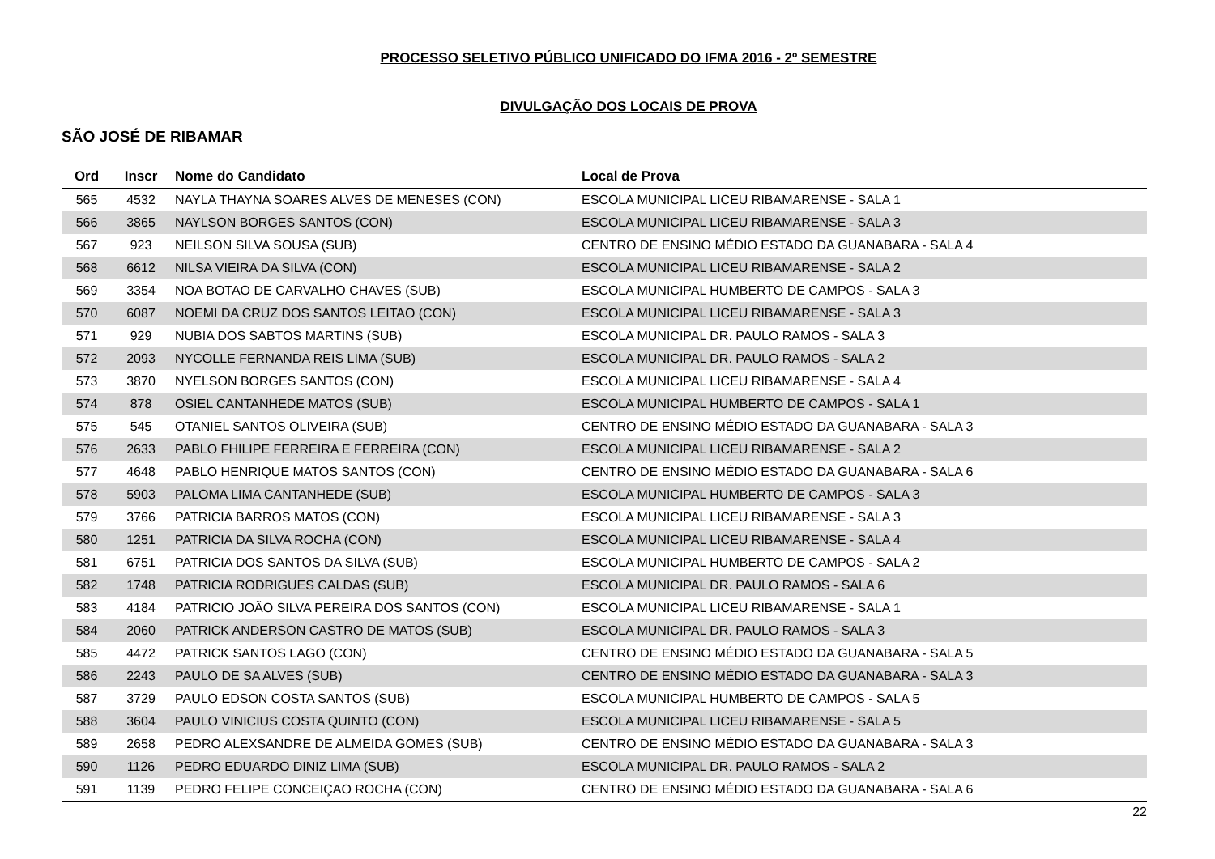PROCESSO SELETIVO PÚBLICO UNIFICADO DO IFMA 2016 - 2º SEMESTRE
DIVULGAÇÃO DOS LOCAIS DE PROVA
SÃO JOSÉ DE RIBAMAR
| Ord | Inscr | Nome do Candidato | Local de Prova |
| --- | --- | --- | --- |
| 565 | 4532 | NAYLA THAYNA SOARES ALVES DE MENESES (CON) | ESCOLA MUNICIPAL LICEU RIBAMARENSE - SALA 1 |
| 566 | 3865 | NAYLSON BORGES SANTOS (CON) | ESCOLA MUNICIPAL LICEU RIBAMARENSE - SALA 3 |
| 567 | 923 | NEILSON SILVA SOUSA (SUB) | CENTRO DE ENSINO MÉDIO ESTADO DA GUANABARA - SALA 4 |
| 568 | 6612 | NILSA VIEIRA DA SILVA (CON) | ESCOLA MUNICIPAL LICEU RIBAMARENSE - SALA 2 |
| 569 | 3354 | NOA BOTAO DE CARVALHO CHAVES (SUB) | ESCOLA MUNICIPAL HUMBERTO DE CAMPOS - SALA 3 |
| 570 | 6087 | NOEMI DA CRUZ DOS SANTOS LEITAO (CON) | ESCOLA MUNICIPAL LICEU RIBAMARENSE - SALA 3 |
| 571 | 929 | NUBIA DOS SABTOS MARTINS (SUB) | ESCOLA MUNICIPAL DR. PAULO RAMOS - SALA 3 |
| 572 | 2093 | NYCOLLE FERNANDA REIS LIMA (SUB) | ESCOLA MUNICIPAL DR. PAULO RAMOS - SALA 2 |
| 573 | 3870 | NYELSON BORGES SANTOS (CON) | ESCOLA MUNICIPAL LICEU RIBAMARENSE - SALA 4 |
| 574 | 878 | OSIEL CANTANHEDE MATOS (SUB) | ESCOLA MUNICIPAL HUMBERTO DE CAMPOS - SALA 1 |
| 575 | 545 | OTANIEL SANTOS OLIVEIRA (SUB) | CENTRO DE ENSINO MÉDIO ESTADO DA GUANABARA - SALA 3 |
| 576 | 2633 | PABLO FHILIPE FERREIRA E FERREIRA (CON) | ESCOLA MUNICIPAL LICEU RIBAMARENSE - SALA 2 |
| 577 | 4648 | PABLO HENRIQUE MATOS SANTOS (CON) | CENTRO DE ENSINO MÉDIO ESTADO DA GUANABARA - SALA 6 |
| 578 | 5903 | PALOMA LIMA CANTANHEDE (SUB) | ESCOLA MUNICIPAL HUMBERTO DE CAMPOS - SALA 3 |
| 579 | 3766 | PATRICIA BARROS MATOS (CON) | ESCOLA MUNICIPAL LICEU RIBAMARENSE - SALA 3 |
| 580 | 1251 | PATRICIA DA SILVA ROCHA (CON) | ESCOLA MUNICIPAL LICEU RIBAMARENSE - SALA 4 |
| 581 | 6751 | PATRICIA DOS SANTOS DA SILVA (SUB) | ESCOLA MUNICIPAL HUMBERTO DE CAMPOS - SALA 2 |
| 582 | 1748 | PATRICIA RODRIGUES CALDAS (SUB) | ESCOLA MUNICIPAL DR. PAULO RAMOS - SALA 6 |
| 583 | 4184 | PATRICIO JOÃO SILVA PEREIRA DOS SANTOS (CON) | ESCOLA MUNICIPAL LICEU RIBAMARENSE - SALA 1 |
| 584 | 2060 | PATRICK ANDERSON CASTRO DE MATOS (SUB) | ESCOLA MUNICIPAL DR. PAULO RAMOS - SALA 3 |
| 585 | 4472 | PATRICK SANTOS LAGO (CON) | CENTRO DE ENSINO MÉDIO ESTADO DA GUANABARA - SALA 5 |
| 586 | 2243 | PAULO DE SA ALVES (SUB) | CENTRO DE ENSINO MÉDIO ESTADO DA GUANABARA - SALA 3 |
| 587 | 3729 | PAULO EDSON COSTA SANTOS (SUB) | ESCOLA MUNICIPAL HUMBERTO DE CAMPOS - SALA 5 |
| 588 | 3604 | PAULO VINICIUS COSTA QUINTO (CON) | ESCOLA MUNICIPAL LICEU RIBAMARENSE - SALA 5 |
| 589 | 2658 | PEDRO ALEXSANDRE DE ALMEIDA GOMES (SUB) | CENTRO DE ENSINO MÉDIO ESTADO DA GUANABARA - SALA 3 |
| 590 | 1126 | PEDRO EDUARDO DINIZ LIMA (SUB) | ESCOLA MUNICIPAL DR. PAULO RAMOS - SALA 2 |
| 591 | 1139 | PEDRO FELIPE CONCEIÇAO ROCHA (CON) | CENTRO DE ENSINO MÉDIO ESTADO DA GUANABARA - SALA 6 |
22